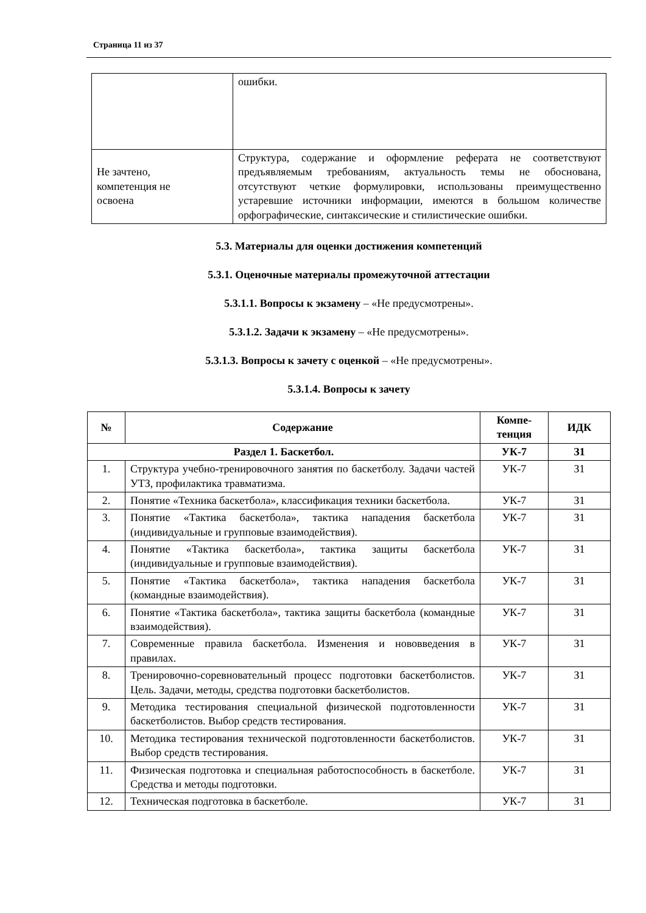Страница 11 из 37
| | ошибки. |
| Не зачтено, компетенция не освоена | Структура, содержание и оформление реферата не соответствуют предъявляемым требованиям, актуальность темы не обоснована, отсутствуют четкие формулировки, использованы преимущественно устаревшие источники информации, имеются в большом количестве орфографические, синтаксические и стилистические ошибки. |
5.3. Материалы для оценки достижения компетенций
5.3.1. Оценочные материалы промежуточной аттестации
5.3.1.1. Вопросы к экзамену – «Не предусмотрены».
5.3.1.2. Задачи к экзамену – «Не предусмотрены».
5.3.1.3. Вопросы к зачету с оценкой – «Не предусмотрены».
5.3.1.4. Вопросы к зачету
| № | Содержание | Компе- тенция | ИДК |
| --- | --- | --- | --- |
| Раздел 1. Баскетбол. | | УК-7 | З1 |
| 1. | Структура учебно-тренировочного занятия по баскетболу. Задачи частей УТЗ, профилактика травматизма. | УК-7 | З1 |
| 2. | Понятие «Техника баскетбола», классификация техники баскетбола. | УК-7 | З1 |
| 3. | Понятие «Тактика баскетбола», тактика нападения баскетбола (индивидуальные и групповые взаимодействия). | УК-7 | З1 |
| 4. | Понятие «Тактика баскетбола», тактика защиты баскетбола (индивидуальные и групповые взаимодействия). | УК-7 | З1 |
| 5. | Понятие «Тактика баскетбола», тактика нападения баскетбола (командные взаимодействия). | УК-7 | З1 |
| 6. | Понятие «Тактика баскетбола», тактика защиты баскетбола (командные взаимодействия). | УК-7 | З1 |
| 7. | Современные правила баскетбола. Изменения и нововведения в правилах. | УК-7 | З1 |
| 8. | Тренировочно-соревновательный процесс подготовки баскетболистов. Цель. Задачи, методы, средства подготовки баскетболистов. | УК-7 | З1 |
| 9. | Методика тестирования специальной физической подготовленности баскетболистов. Выбор средств тестирования. | УК-7 | З1 |
| 10. | Методика тестирования технической подготовленности баскетболистов. Выбор средств тестирования. | УК-7 | З1 |
| 11. | Физическая подготовка и специальная работоспособность в баскетболе. Средства и методы подготовки. | УК-7 | З1 |
| 12. | Техническая подготовка в баскетболе. | УК-7 | З1 |